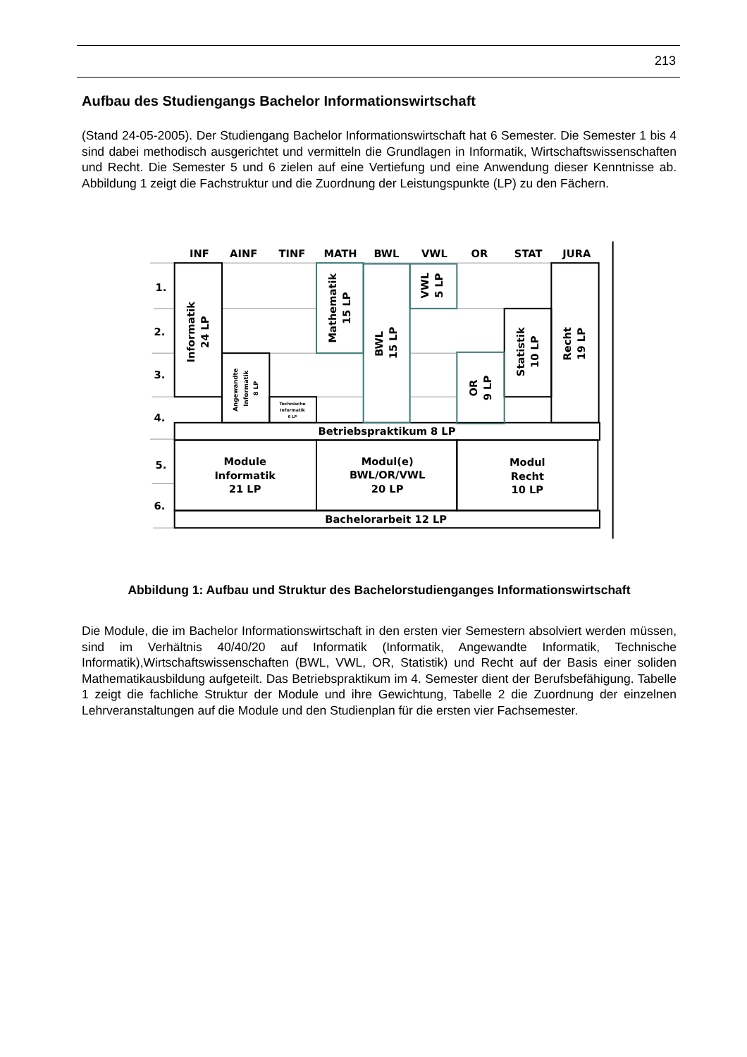213
Aufbau des Studiengangs Bachelor Informationswirtschaft
(Stand 24-05-2005). Der Studiengang Bachelor Informationswirtschaft hat 6 Semester. Die Semester 1 bis 4 sind dabei methodisch ausgerichtet und vermitteln die Grundlagen in Informatik, Wirtschaftswissenschaften und Recht. Die Semester 5 und 6 zielen auf eine Vertiefung und eine Anwendung dieser Kenntnisse ab. Abbildung 1 zeigt die Fachstruktur und die Zuordnung der Leistungspunkte (LP) zu den Fächern.
INF
AINF
TINF
MATH
BWL
VWL
OR
STAT
JURA
1.
2.
3.
4.
5.
6.
Betriebspraktikum 8 LP
Module
Informatik
21 LP
Modul(e)
BWL/OR/VWL
20 LP
Modul
Recht
10 LP
Bachelorarbeit 12 LP
Technische
Informatik
6 LP
Informatik
24 LP
Angewandte
Informatik
8 LP
Mathematik
15 LP
BWL
15 LP
VWL
5 LP
OR
9 LP
Statistik
10 LP
Recht
19 LP
Abbildung 1: Aufbau und Struktur des Bachelorstudienganges Informationswirtschaft
Die Module, die im Bachelor Informationswirtschaft in den ersten vier Semestern absolviert werden müssen, sind im Verhältnis 40/40/20 auf Informatik (Informatik, Angewandte Informatik, Technische Informatik),Wirtschaftswissenschaften (BWL, VWL, OR, Statistik) und Recht auf der Basis einer soliden Mathematikausbildung aufgeteilt. Das Betriebspraktikum im 4. Semester dient der Berufsbefähigung. Tabelle 1 zeigt die fachliche Struktur der Module und ihre Gewichtung, Tabelle 2 die Zuordnung der einzelnen Lehrveranstaltungen auf die Module und den Studienplan für die ersten vier Fachsemester.